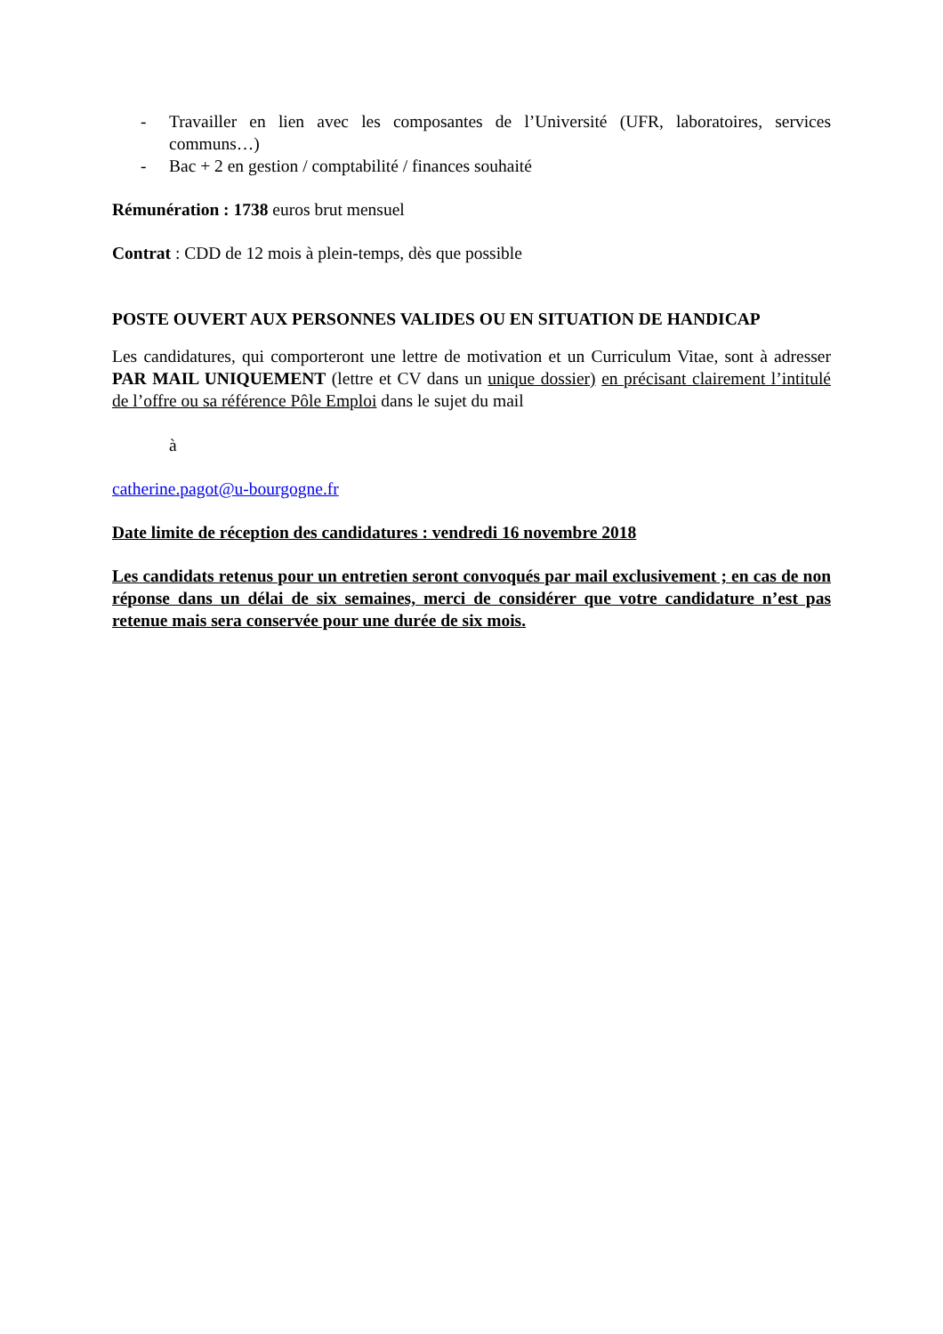- Travailler en lien avec les composantes de l’Université (UFR, laboratoires, services communs…)
- Bac + 2 en gestion / comptabilité / finances souhaité
Rémunération : 1738 euros brut mensuel
Contrat : CDD de 12 mois à plein-temps, dès que possible
POSTE OUVERT AUX PERSONNES VALIDES OU EN SITUATION DE HANDICAP
Les candidatures, qui comporteront une lettre de motivation et un Curriculum Vitae, sont à adresser PAR MAIL UNIQUEMENT (lettre et CV dans un unique dossier) en précisant clairement l’intitulé de l’offre ou sa référence Pôle Emploi dans le sujet du mail
à
catherine.pagot@u-bourgogne.fr
Date limite de réception des candidatures : vendredi 16 novembre 2018
Les candidats retenus pour un entretien seront convoqués par mail exclusivement ; en cas de non réponse dans un délai de six semaines, merci de considérer que votre candidature n’est pas retenue mais sera conservée pour une durée de six mois.